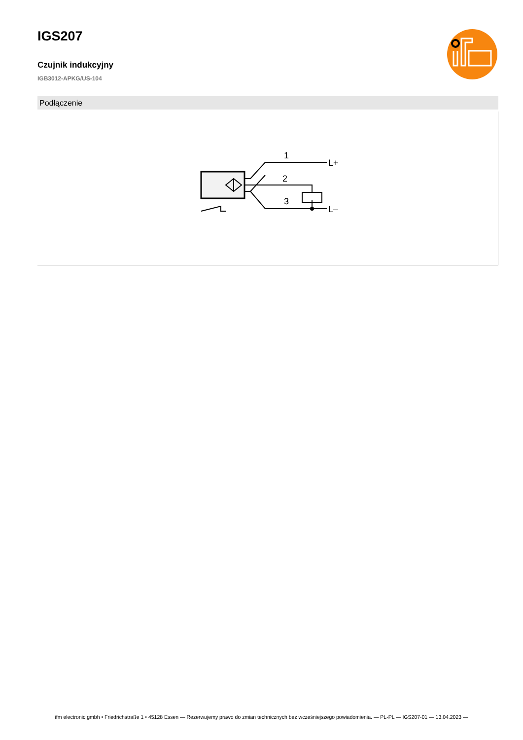IGS207
Czujnik indukcyjny
IGB3012-APKG/US-104
Podłączenie
1
2
3
L+
L–
ifm electronic gmbh • Friedrichstraße 1 • 45128 Essen — Rezerwujemy prawo do zmian technicznych bez wcześniejszego powiadomienia. — PL-PL — IGS207-01 — 13.04.2023 —